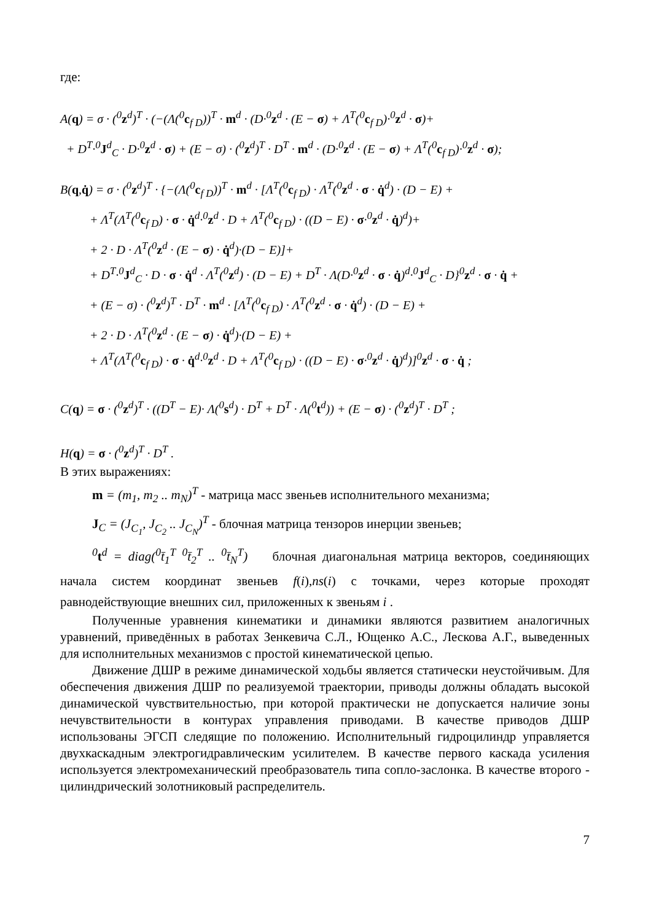где:
A(q) = σ · (<sup>0</sup>z<sup>d</sup>)<sup>T</sup> · (−(Λ(<sup>0</sup>c<sub>f D</sub>))<sup>T</sup> · m<sup>d</sup> · (D·<sup>0</sup>z<sup>d</sup> · (E − σ) + Λ<sup>T</sup>(<sup>0</sup>c<sub>f D</sub>)·<sup>0</sup>z<sup>d</sup> · σ)+
+ D<sup>T</sup>·<sup>0</sup>J<sup>d</sup><sub>C</sub> · D·<sup>0</sup>z<sup>d</sup> · σ) + (E − σ) · (<sup>0</sup>z<sup>d</sup>)<sup>T</sup> · D<sup>T</sup> · m<sup>d</sup> · (D·<sup>0</sup>z<sup>d</sup> · (E − σ) + Λ<sup>T</sup>(<sup>0</sup>c<sub>f D</sub>)·<sup>0</sup>z<sup>d</sup> · σ);
B(q,q̇) = σ · (<sup>0</sup>z<sup>d</sup>)<sup>T</sup> · {−(Λ(<sup>0</sup>c<sub>f D</sub>))<sup>T</sup> · m<sup>d</sup> · [Λ<sup>T</sup>(<sup>0</sup>c<sub>f D</sub>) · Λ<sup>T</sup>(<sup>0</sup>z<sup>d</sup> · σ · q̇<sup>d</sup>) · (D − E) +
+ Λ<sup>T</sup>(Λ<sup>T</sup>(<sup>0</sup>c<sub>f D</sub>) · σ · q̇<sup>d</sup>·<sup>0</sup>z<sup>d</sup> · D + Λ<sup>T</sup>(<sup>0</sup>c<sub>f D</sub>) · ((D − E) · σ·<sup>0</sup>z<sup>d</sup> · q̇)<sup>d</sup>)+
+ 2 · D · Λ<sup>T</sup>(<sup>0</sup>z<sup>d</sup> · (E − σ) · q̇<sup>d</sup>)·(D − E)]+
+ D<sup>T</sup>·<sup>0</sup>J<sup>d</sup><sub>C</sub> · D · σ · q̇<sup>d</sup> · Λ<sup>T</sup>(<sup>0</sup>z<sup>d</sup>) · (D − E) + D<sup>T</sup> · Λ(D·<sup>0</sup>z<sup>d</sup> · σ · q̇)<sup>d</sup>·<sup>0</sup>J<sup>d</sup><sub>C</sub> · D}<sup>0</sup>z<sup>d</sup> · σ · q̇ +
+ (E − σ) · (<sup>0</sup>z<sup>d</sup>)<sup>T</sup> · D<sup>T</sup> · m<sup>d</sup> · [Λ<sup>T</sup>(<sup>0</sup>c<sub>f D</sub>) · Λ<sup>T</sup>(<sup>0</sup>z<sup>d</sup> · σ · q̇<sup>d</sup>) · (D − E) +
+ 2 · D · Λ<sup>T</sup>(<sup>0</sup>z<sup>d</sup> · (E − σ) · q̇<sup>d</sup>)·(D − E) +
+ Λ<sup>T</sup>(Λ<sup>T</sup>(<sup>0</sup>c<sub>f D</sub>) · σ · q̇<sup>d</sup>·<sup>0</sup>z<sup>d</sup> · D + Λ<sup>T</sup>(<sup>0</sup>c<sub>f D</sub>) · ((D − E) · σ·<sup>0</sup>z<sup>d</sup> · q̇)<sup>d</sup>)]<sup>0</sup>z<sup>d</sup> · σ · q̇ ;
C(q) = σ · (<sup>0</sup>z<sup>d</sup>)<sup>T</sup> · ((D<sup>T</sup> − E)· Λ(<sup>0</sup>s<sup>d</sup>) · D<sup>T</sup> + D<sup>T</sup> · Λ(<sup>0</sup>t<sup>d</sup>)) + (E − σ) · (<sup>0</sup>z<sup>d</sup>)<sup>T</sup> · D<sup>T</sup> ;
H(q) = σ · (<sup>0</sup>z<sup>d</sup>)<sup>T</sup> · D<sup>T</sup> .
В этих выражениях:
m = (m<sub>1</sub>, m<sub>2</sub> .. m<sub>N</sub>)<sup>T</sup> - матрица масс звеньев исполнительного механизма;
J<sub>C</sub> = (J<sub>C<sub>1</sub></sub>, J<sub>C<sub>2</sub></sub> .. J<sub>C<sub>N</sub></sub>)<sup>T</sup> - блочная матрица тензоров инерции звеньев;
<sup>0</sup> t<sup>d</sup> = diag(<sup>0</sup>t̄<sub>1</sub><sup>T</sup> <sup>0</sup>t̄<sub>2</sub><sup>T</sup> .. <sup>0</sup>t̄<sub>N</sub><sup>T</sup>) блочная диагональная матрица векторов, соединяющих начала систем координат звеньев f(i),ns(i) с точками, через которые проходят равнодействующие внешних сил, приложенных к звеньям i .
Полученные уравнения кинематики и динамики являются развитием аналогичных уравнений, приведённых в работах Зенкевича С.Л., Ющенко А.С., Лескова А.Г., выведенных для исполнительных механизмов с простой кинематической цепью.
Движение ДШР в режиме динамической ходьбы является статически неустойчивым. Для обеспечения движения ДШР по реализуемой траектории, приводы должны обладать высокой динамической чувствительностью, при которой практически не допускается наличие зоны нечувствительности в контурах управления приводами. В качестве приводов ДШР использованы ЭГСП следящие по положению. Исполнительный гидроцилиндр управляется двухкаскадным электрогидравлическим усилителем. В качестве первого каскада усиления используется электромеханический преобразователь типа сопло-заслонка. В качестве второго - цилиндрический золотниковый распределитель.
7